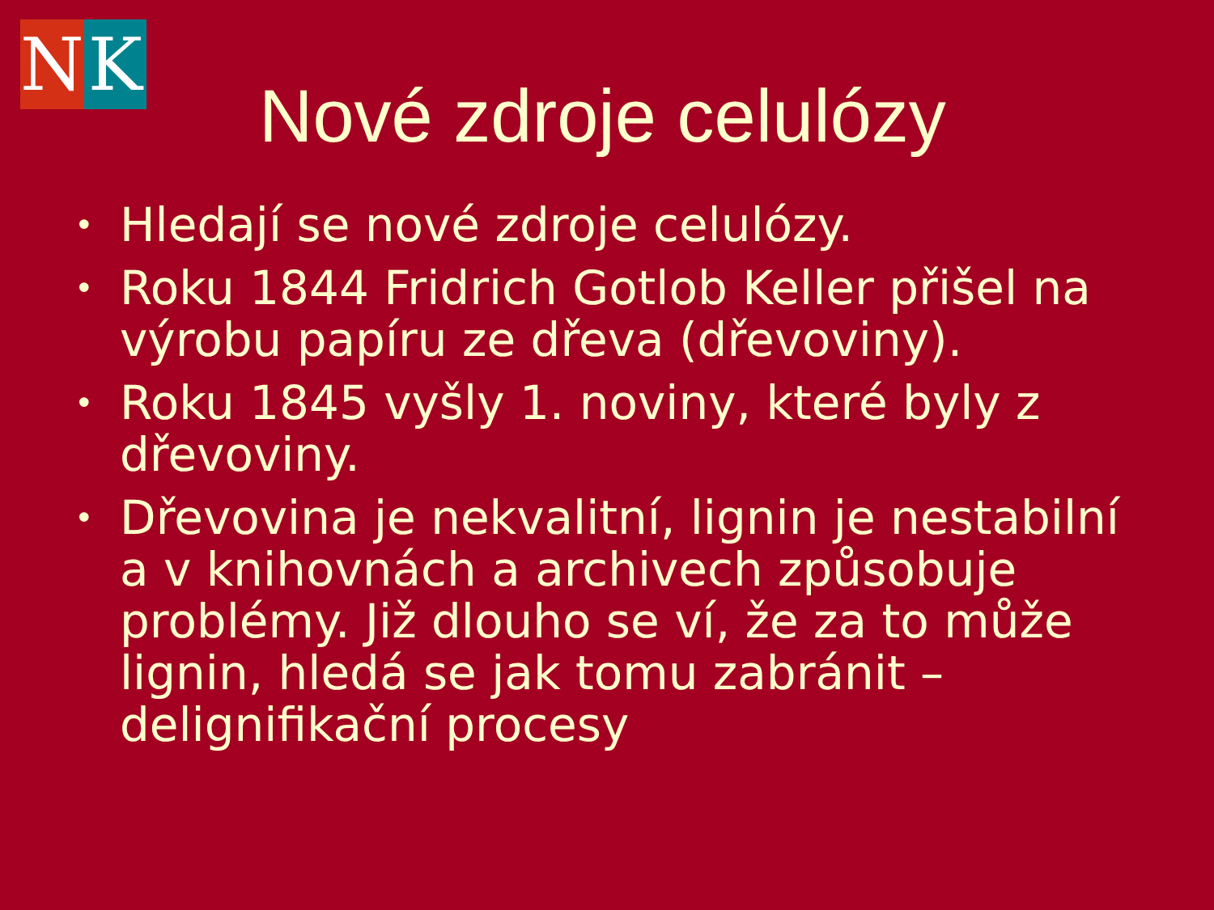N K
Nové zdroje celulózy
• Hledají se nové zdroje celulózy.
• Roku 1844 Fridrich Gotlob Keller přišel na výrobu papíru ze dřeva (dřevoviny).
• Roku 1845 vyšly 1. noviny, které byly z dřevoviny.
• Dřevovina je nekvalitní, lignin je nestabilní a v knihovnách a archivech způsobuje problémy. Již dlouho se ví, že za to může lignin, hledá se jak tomu zabránit – delignifikační procesy